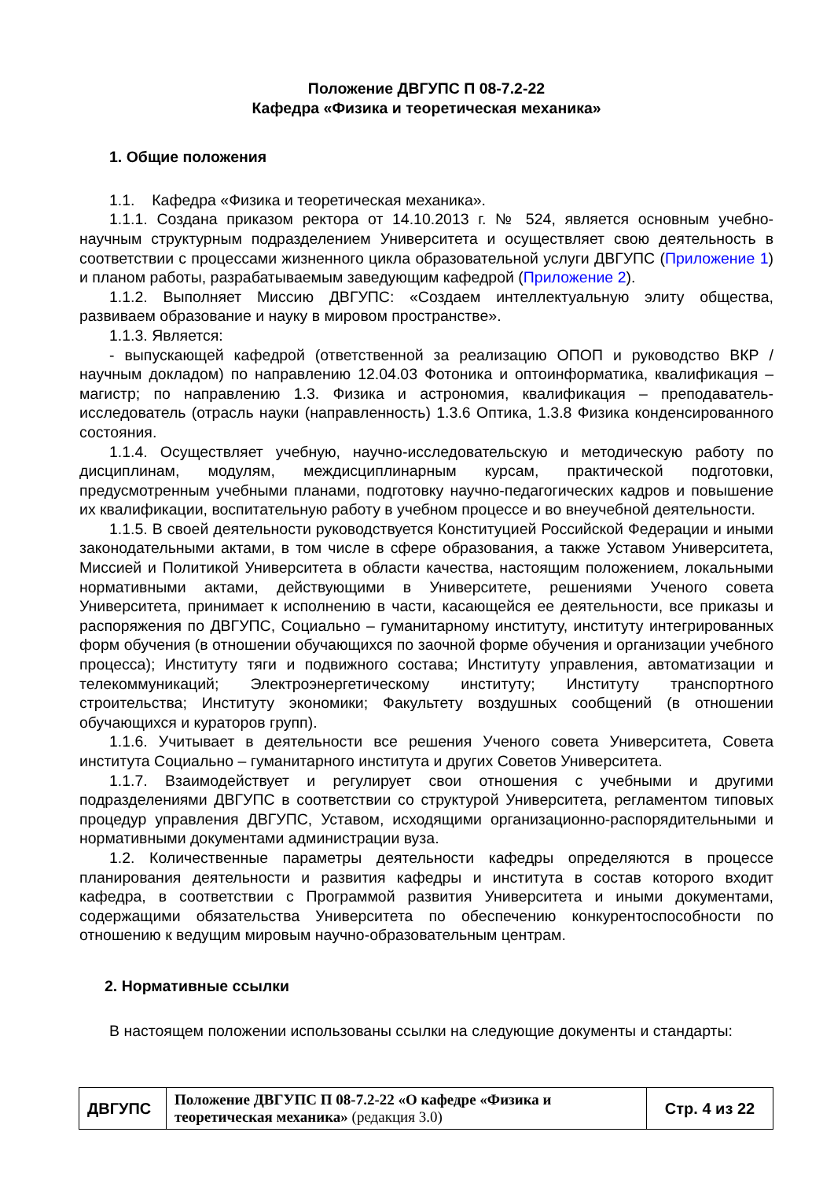Положение ДВГУПС П 08-7.2-22
Кафедра «Физика и теоретическая механика»
1. Общие положения
1.1. Кафедра «Физика и теоретическая механика».
1.1.1. Создана приказом ректора от 14.10.2013 г. № 524, является основным учебно-научным структурным подразделением Университета и осуществляет свою деятельность в соответствии с процессами жизненного цикла образовательной услуги ДВГУПС (Приложение 1) и планом работы, разрабатываемым заведующим кафедрой (Приложение 2).
1.1.2. Выполняет Миссию ДВГУПС: «Создаем интеллектуальную элиту общества, развиваем образование и науку в мировом пространстве».
1.1.3. Является:
- выпускающей кафедрой (ответственной за реализацию ОПОП и руководство ВКР / научным докладом) по направлению 12.04.03 Фотоника и оптоинформатика, квалификация – магистр; по направлению 1.3. Физика и астрономия, квалификация – преподаватель-исследователь (отрасль науки (направленность) 1.3.6 Оптика, 1.3.8 Физика конденсированного состояния.
1.1.4. Осуществляет учебную, научно-исследовательскую и методическую работу по дисциплинам, модулям, междисциплинарным курсам, практической подготовки, предусмотренным учебными планами, подготовку научно-педагогических кадров и повышение их квалификации, воспитательную работу в учебном процессе и во внеучебной деятельности.
1.1.5. В своей деятельности руководствуется Конституцией Российской Федерации и иными законодательными актами, в том числе в сфере образования, а также Уставом Университета, Миссией и Политикой Университета в области качества, настоящим положением, локальными нормативными актами, действующими в Университете, решениями Ученого совета Университета, принимает к исполнению в части, касающейся ее деятельности, все приказы и распоряжения по ДВГУПС, Социально – гуманитарному институту, институту интегрированных форм обучения (в отношении обучающихся по заочной форме обучения и организации учебного процесса); Институту тяги и подвижного состава; Институту управления, автоматизации и телекоммуникаций; Электроэнергетическому институту; Институту транспортного строительства; Институту экономики; Факультету воздушных сообщений (в отношении обучающихся и кураторов групп).
1.1.6. Учитывает в деятельности все решения Ученого совета Университета, Совета института Социально – гуманитарного института и других Советов Университета.
1.1.7. Взаимодействует и регулирует свои отношения с учебными и другими подразделениями ДВГУПС в соответствии со структурой Университета, регламентом типовых процедур управления ДВГУПС, Уставом, исходящими организационно-распорядительными и нормативными документами администрации вуза.
1.2. Количественные параметры деятельности кафедры определяются в процессе планирования деятельности и развития кафедры и института в состав которого входит кафедра, в соответствии с Программой развития Университета и иными документами, содержащими обязательства Университета по обеспечению конкурентоспособности по отношению к ведущим мировым научно-образовательным центрам.
2. Нормативные ссылки
В настоящем положении использованы ссылки на следующие документы и стандарты:
| ДВГУПС | Положение ДВГУПС П 08-7.2-22 «О кафедре «Физика и теоретическая механика» (редакция 3.0) | Стр. 4 из 22 |